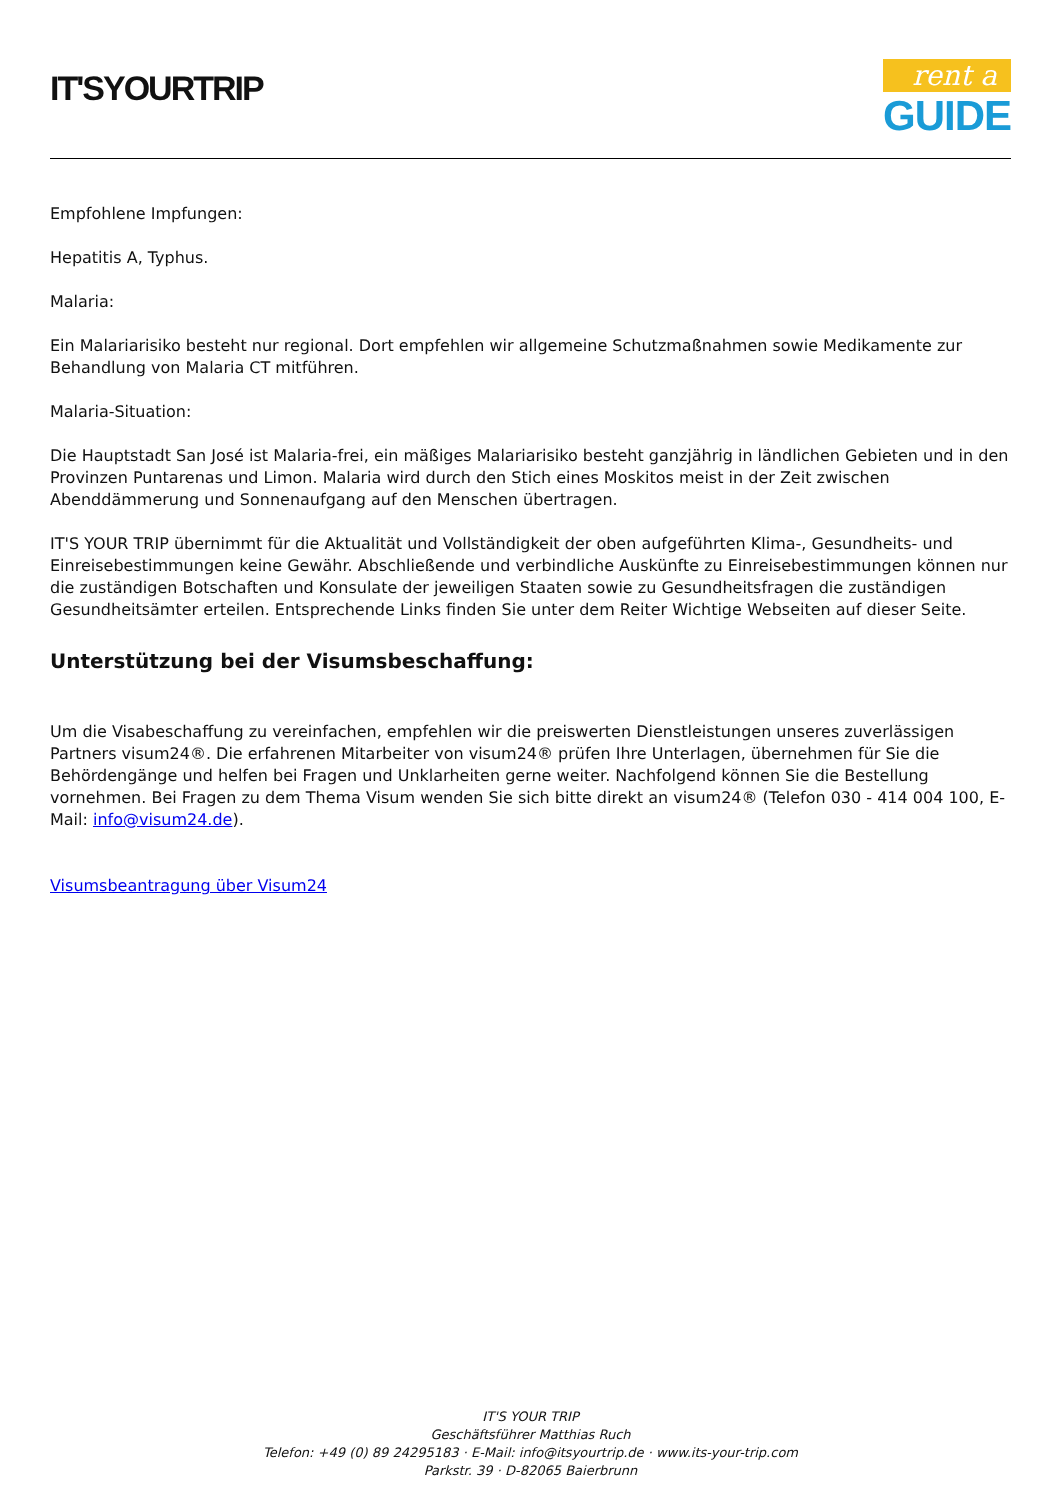IT'SYOURTRIP
rent a
GUIDE
Empfohlene Impfungen:
Hepatitis A, Typhus.
Malaria:
Ein Malariarisiko besteht nur regional. Dort empfehlen wir allgemeine Schutzmaßnahmen sowie Medikamente zur Behandlung von Malaria CT mitführen.
Malaria-Situation:
Die Hauptstadt San José ist Malaria-frei, ein mäßiges Malariarisiko besteht ganzjährig in ländlichen Gebieten und in den Provinzen Puntarenas und Limon. Malaria wird durch den Stich eines Moskitos meist in der Zeit zwischen Abenddämmerung und Sonnenaufgang auf den Menschen übertragen.
IT'S YOUR TRIP übernimmt für die Aktualität und Vollständigkeit der oben aufgeführten Klima-, Gesundheits- und Einreisebestimmungen keine Gewähr. Abschließende und verbindliche Auskünfte zu Einreisebestimmungen können nur die zuständigen Botschaften und Konsulate der jeweiligen Staaten sowie zu Gesundheitsfragen die zuständigen Gesundheitsämter erteilen. Entsprechende Links finden Sie unter dem Reiter Wichtige Webseiten auf dieser Seite.
Unterstützung bei der Visumsbeschaffung:
Um die Visabeschaffung zu vereinfachen, empfehlen wir die preiswerten Dienstleistungen unseres zuverlässigen Partners visum24®. Die erfahrenen Mitarbeiter von visum24® prüfen Ihre Unterlagen, übernehmen für Sie die Behördengänge und helfen bei Fragen und Unklarheiten gerne weiter. Nachfolgend können Sie die Bestellung vornehmen. Bei Fragen zu dem Thema Visum wenden Sie sich bitte direkt an visum24® (Telefon 030 - 414 004 100, E-Mail: info@visum24.de).
Visumsbeantragung über Visum24
IT'S YOUR TRIP
Geschäftsführer Matthias Ruch
Telefon: +49 (0) 89 24295183 · E-Mail: info@itsyourtrip.de · www.its-your-trip.com
Parkstr. 39 · D-82065 Baierbrunn